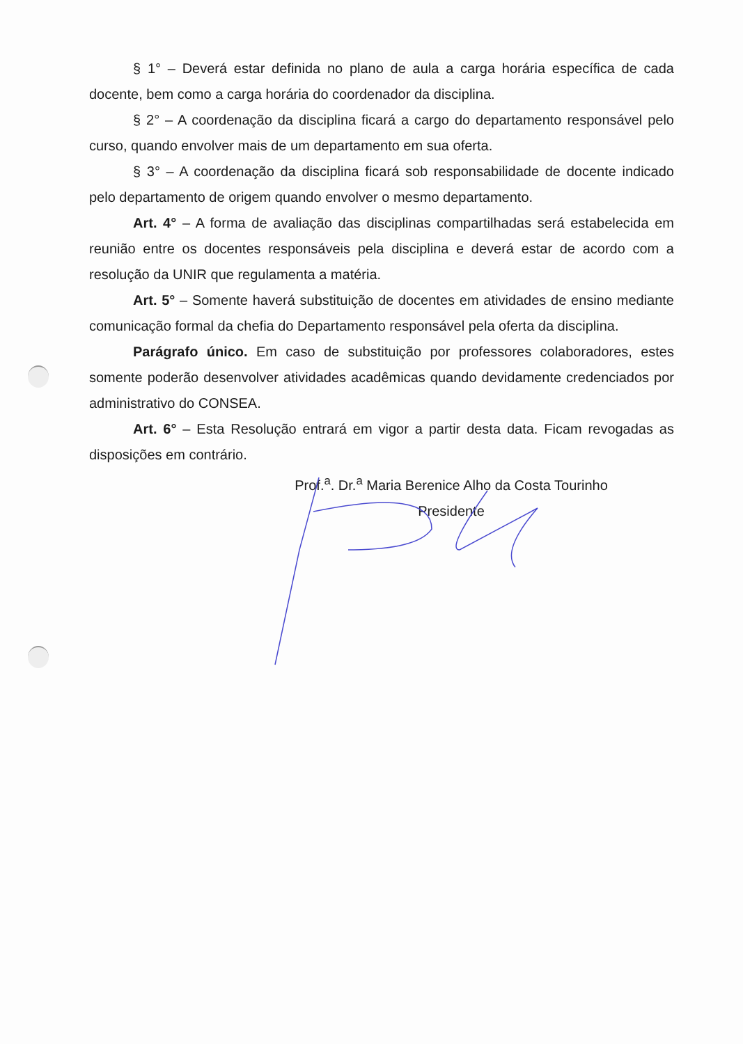§ 1° – Deverá estar definida no plano de aula a carga horária específica de cada docente, bem como a carga horária do coordenador da disciplina.
§ 2° – A coordenação da disciplina ficará a cargo do departamento responsável pelo curso, quando envolver mais de um departamento em sua oferta.
§ 3° – A coordenação da disciplina ficará sob responsabilidade de docente indicado pelo departamento de origem quando envolver o mesmo departamento.
Art. 4° – A forma de avaliação das disciplinas compartilhadas será estabelecida em reunião entre os docentes responsáveis pela disciplina e deverá estar de acordo com a resolução da UNIR que regulamenta a matéria.
Art. 5° – Somente haverá substituição de docentes em atividades de ensino mediante comunicação formal da chefia do Departamento responsável pela oferta da disciplina.
Parágrafo único. Em caso de substituição por professores colaboradores, estes somente poderão desenvolver atividades acadêmicas quando devidamente credenciados por administrativo do CONSEA.
Art. 6° – Esta Resolução entrará em vigor a partir desta data. Ficam revogadas as disposições em contrário.
Prof.<sup>a</sup>. Dr.<sup>a</sup> Maria Berenice Alho da Costa Tourinho
Presidente